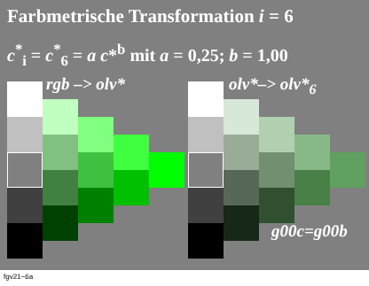Farbmetrische Transformation i = 6
c<sup>*</sup><sub>i</sub> = c<sup>*</sup><sub>6</sub> = a c*<sup>b</sup> mit a = 0,25; b = 1,00
rgb –> olv* olv*–> olv*<sub>6</sub>
g00c=g00b
fgv21−6a